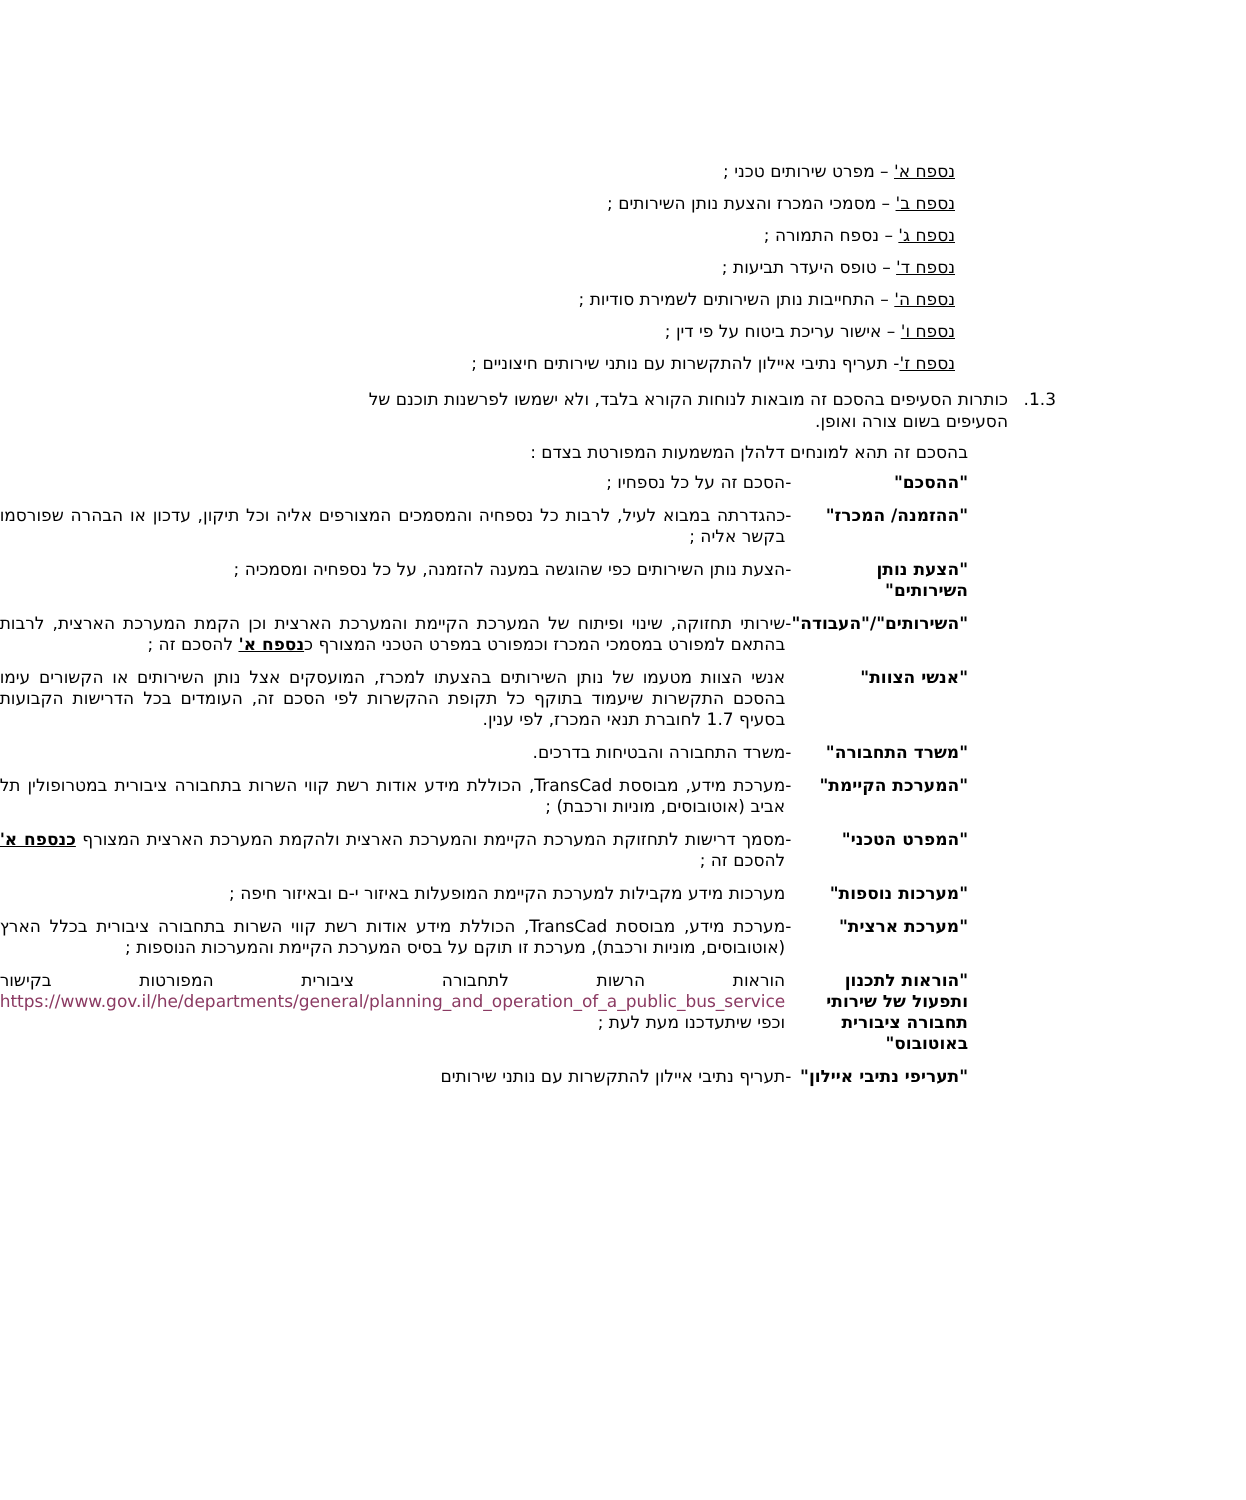נספח א' – מפרט שירותים טכני ;
נספח ב' – מסמכי המכרז והצעת נותן השירותים ;
נספח ג' – נספח התמורה ;
נספח ד' – טופס היעדר תביעות ;
נספח ה' – התחייבות נותן השירותים לשמירת סודיות ;
נספח ו' – אישור עריכת ביטוח על פי דין ;
נספח ז'- תעריף נתיבי איילון להתקשרות עם נותני שירותים חיצוניים ;
1.3. כותרות הסעיפים בהסכם זה מובאות לנוחות הקורא בלבד, ולא ישמשו לפרשנות תוכנם של הסעיפים בשום צורה ואופן.
בהסכם זה תהא למונחים דלהלן המשמעות המפורטת בצדם :
| "ההסכם" | - | הסכם זה על כל נספחיו ; |
| "ההזמנה/ המכרז" | - | כהגדרתה במבוא לעיל, לרבות כל נספחיה והמסמכים המצורפים אליה וכל תיקון, עדכון או הבהרה שפורסמו בקשר אליה ; |
| "הצעת נותן השירותים" | - | הצעת נותן השירותים כפי שהוגשה במענה להזמנה, על כל נספחיה ומסמכיה ; |
| "השירותים"/"העבודה" | - | שירותי תחזוקה, שינוי ופיתוח של המערכת הקיימת והמערכת הארצית וכן הקמת המערכת הארצית, לרבות בהתאם למפורט במסמכי המכרז וכמפורט במפרט הטכני המצורף כ נספח א' להסכם זה ; |
| "אנשי הצוות" | | אנשי הצוות מטעמו של נותן השירותים בהצעתו למכרז, המועסקים אצל נותן השירותים או הקשורים עימו בהסכם התקשרות שיעמוד בתוקף כל תקופת ההקשרות לפי הסכם זה, העומדים בכל הדרישות הקבועות בסעיף 1.7 לחוברת תנאי המכרז, לפי ענין. |
| "משרד התחבורה" | - | משרד התחבורה והבטיחות בדרכים. |
| "המערכת הקיימת" | - | מערכת מידע, מבוססת TransCad, הכוללת מידע אודות רשת קווי השרות בתחבורה ציבורית במטרופולין תל אביב (אוטובוסים, מוניות ורכבת) ; |
| "המפרט הטכני" | - | מסמך דרישות לתחזוקת המערכת הקיימת והמערכת הארצית ולהקמת המערכת הארצית המצורף כנספח א' להסכם זה ; |
| "מערכות נוספות" | | מערכות מידע מקבילות למערכת הקיימת המופעלות באיזור י-ם ובאיזור חיפה ; |
| "מערכת ארצית" | - | מערכת מידע, מבוססת TransCad, הכוללת מידע אודות רשת קווי השרות בתחבורה ציבורית בכלל הארץ (אוטובוסים, מוניות ורכבת), מערכת זו תוקם על בסיס המערכת הקיימת והמערכות הנוספות ; |
| "הוראות לתכנון ותפעול של שירותי תחבורה ציבורית באוטובוס" | | הוראות הרשות לתחבורה ציבורית המפורטות בקישור https://www.gov.il/he/departments/general/planning_and_operation_of_a_public_bus_service וכפי שיתעדכנו מעת לעת ; |
| "תעריפי נתיבי איילון" | - | תעריף נתיבי איילון להתקשרות עם נותני שירותים |